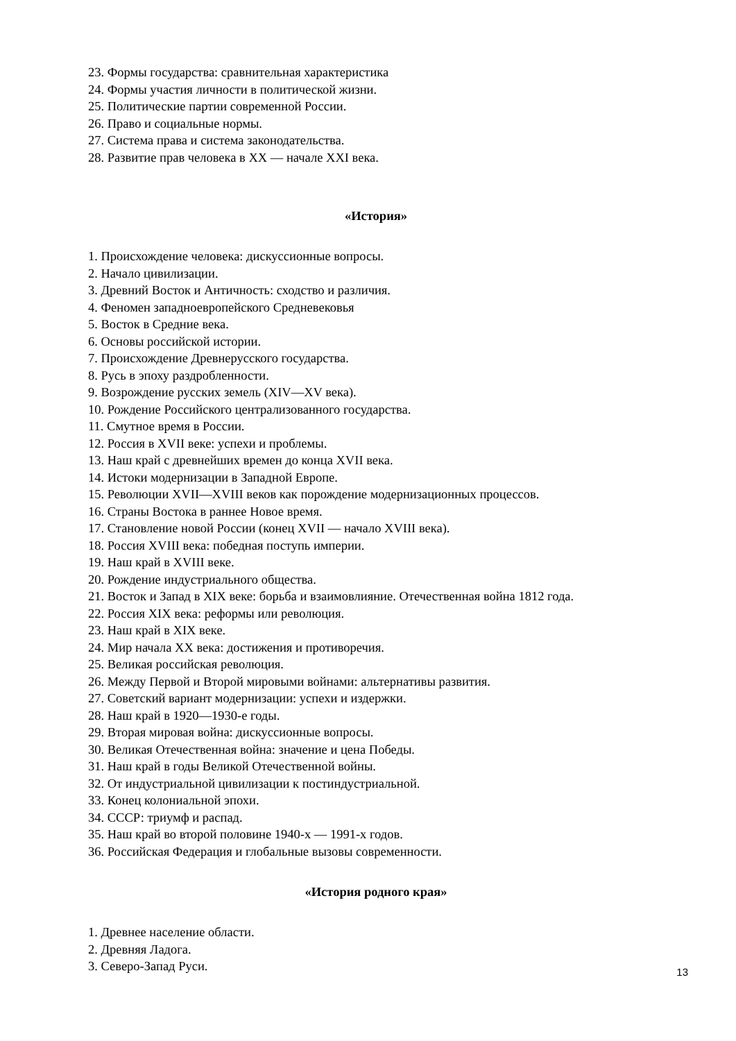23. Формы государства: сравнительная характеристика
24. Формы участия личности в политической жизни.
25. Политические партии современной России.
26. Право и социальные нормы.
27. Система права и система законодательства.
28. Развитие прав человека в XX — начале XXI века.
«История»
1. Происхождение человека: дискуссионные вопросы.
2. Начало цивилизации.
3. Древний Восток и Античность: сходство и различия.
4. Феномен западноевропейского Средневековья
5. Восток в Средние века.
6. Основы российской истории.
7. Происхождение Древнерусского государства.
8. Русь в эпоху раздробленности.
9. Возрождение русских земель (XIV—XV века).
10. Рождение Российского централизованного государства.
11. Смутное время в России.
12. Россия в XVII веке: успехи и проблемы.
13. Наш край с древнейших времен до конца XVII века.
14. Истоки модернизации в Западной Европе.
15. Революции XVII—XVIII веков как порождение модернизационных процессов.
16. Страны Востока в раннее Новое время.
17. Становление новой России (конец XVII — начало XVIII века).
18. Россия XVIII века: победная поступь империи.
19. Наш край в XVIII веке.
20. Рождение индустриального общества.
21. Восток и Запад в XIX веке: борьба и взаимовлияние. Отечественная война 1812 года.
22. Россия XIX века: реформы или революция.
23. Наш край в XIX веке.
24. Мир начала XX века: достижения и противоречия.
25. Великая российская революция.
26. Между Первой и Второй мировыми войнами: альтернативы развития.
27. Советский вариант модернизации: успехи и издержки.
28. Наш край в 1920—1930-е годы.
29. Вторая мировая война: дискуссионные вопросы.
30. Великая Отечественная война: значение и цена Победы.
31. Наш край в годы Великой Отечественной войны.
32. От индустриальной цивилизации к постиндустриальной.
33. Конец колониальной эпохи.
34. СССР: триумф и распад.
35. Наш край во второй половине 1940-х — 1991-х годов.
36. Российская Федерация и глобальные вызовы современности.
«История родного края»
1. Древнее население области.
2. Древняя Ладога.
3. Северо-Запад Руси.
13